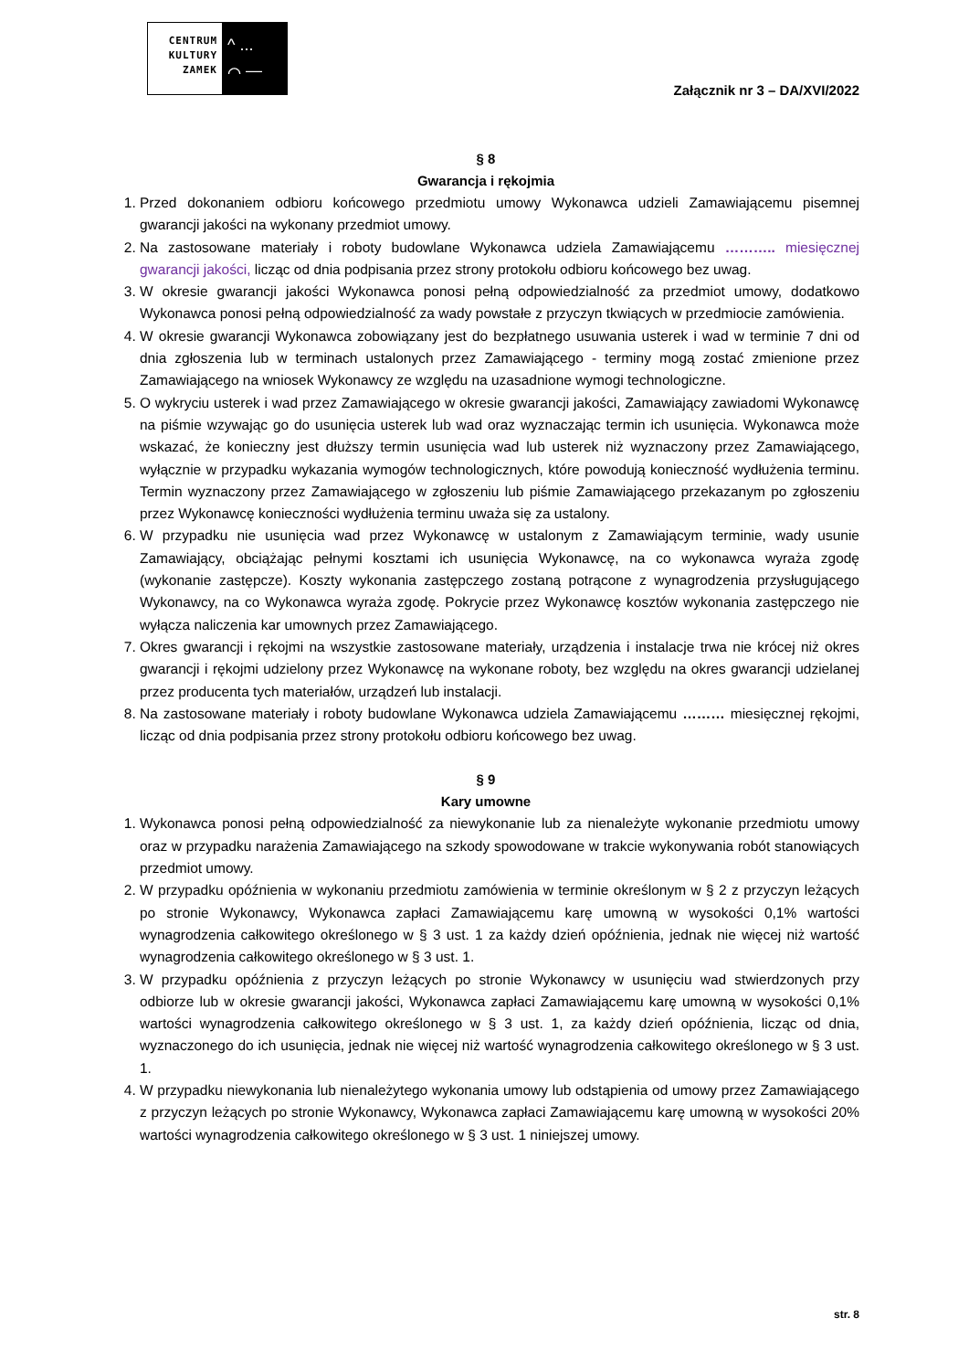CENTRUM
KULTURY
ZAMEK
^ ...
⌒ —
Załącznik nr 3 – DA/XVI/2022
§ 8
Gwarancja i rękojmia
1. Przed dokonaniem odbioru końcowego przedmiotu umowy Wykonawca udzieli Zamawiającemu pisemnej gwarancji jakości na wykonany przedmiot umowy.
2. Na zastosowane materiały i roboty budowlane Wykonawca udziela Zamawiającemu ……….. miesięcznej gwarancji jakości, licząc od dnia podpisania przez strony protokołu odbioru końcowego bez uwag.
3. W okresie gwarancji jakości Wykonawca ponosi pełną odpowiedzialność za przedmiot umowy, dodatkowo Wykonawca ponosi pełną odpowiedzialność za wady powstałe z przyczyn tkwiących w przedmiocie zamówienia.
4. W okresie gwarancji Wykonawca zobowiązany jest do bezpłatnego usuwania usterek i wad w terminie 7 dni od dnia zgłoszenia lub w terminach ustalonych przez Zamawiającego - terminy mogą zostać zmienione przez Zamawiającego na wniosek Wykonawcy ze względu na uzasadnione wymogi technologiczne.
5. O wykryciu usterek i wad przez Zamawiającego w okresie gwarancji jakości, Zamawiający zawiadomi Wykonawcę na piśmie wzywając go do usunięcia usterek lub wad oraz wyznaczając termin ich usunięcia. Wykonawca może wskazać, że konieczny jest dłuższy termin usunięcia wad lub usterek niż wyznaczony przez Zamawiającego, wyłącznie w przypadku wykazania wymogów technologicznych, które powodują konieczność wydłużenia terminu. Termin wyznaczony przez Zamawiającego w zgłoszeniu lub piśmie Zamawiającego przekazanym po zgłoszeniu przez Wykonawcę konieczności wydłużenia terminu uważa się za ustalony.
6. W przypadku nie usunięcia wad przez Wykonawcę w ustalonym z Zamawiającym terminie, wady usunie Zamawiający, obciążając pełnymi kosztami ich usunięcia Wykonawcę, na co wykonawca wyraża zgodę (wykonanie zastępcze). Koszty wykonania zastępczego zostaną potrącone z wynagrodzenia przysługującego Wykonawcy, na co Wykonawca wyraża zgodę. Pokrycie przez Wykonawcę kosztów wykonania zastępczego nie wyłącza naliczenia kar umownych przez Zamawiającego.
7. Okres gwarancji i rękojmi na wszystkie zastosowane materiały, urządzenia i instalacje trwa nie krócej niż okres gwarancji i rękojmi udzielony przez Wykonawcę na wykonane roboty, bez względu na okres gwarancji udzielanej przez producenta tych materiałów, urządzeń lub instalacji.
8. Na zastosowane materiały i roboty budowlane Wykonawca udziela Zamawiającemu ……… miesięcznej rękojmi, licząc od dnia podpisania przez strony protokołu odbioru końcowego bez uwag.
§ 9
Kary umowne
1. Wykonawca ponosi pełną odpowiedzialność za niewykonanie lub za nienależyte wykonanie przedmiotu umowy oraz w przypadku narażenia Zamawiającego na szkody spowodowane w trakcie wykonywania robót stanowiących przedmiot umowy.
2. W przypadku opóźnienia w wykonaniu przedmiotu zamówienia w terminie określonym w § 2 z przyczyn leżących po stronie Wykonawcy, Wykonawca zapłaci Zamawiającemu karę umowną w wysokości 0,1% wartości wynagrodzenia całkowitego określonego w § 3 ust. 1 za każdy dzień opóźnienia, jednak nie więcej niż wartość wynagrodzenia całkowitego określonego w § 3 ust. 1.
3. W przypadku opóźnienia z przyczyn leżących po stronie Wykonawcy w usunięciu wad stwierdzonych przy odbiorze lub w okresie gwarancji jakości, Wykonawca zapłaci Zamawiającemu karę umowną w wysokości 0,1% wartości wynagrodzenia całkowitego określonego w § 3 ust. 1, za każdy dzień opóźnienia, licząc od dnia, wyznaczonego do ich usunięcia, jednak nie więcej niż wartość wynagrodzenia całkowitego określonego w § 3 ust. 1.
4. W przypadku niewykonania lub nienależytego wykonania umowy lub odstąpienia od umowy przez Zamawiającego z przyczyn leżących po stronie Wykonawcy, Wykonawca zapłaci Zamawiającemu karę umowną w wysokości 20% wartości wynagrodzenia całkowitego określonego w § 3 ust. 1 niniejszej umowy.
str. 8